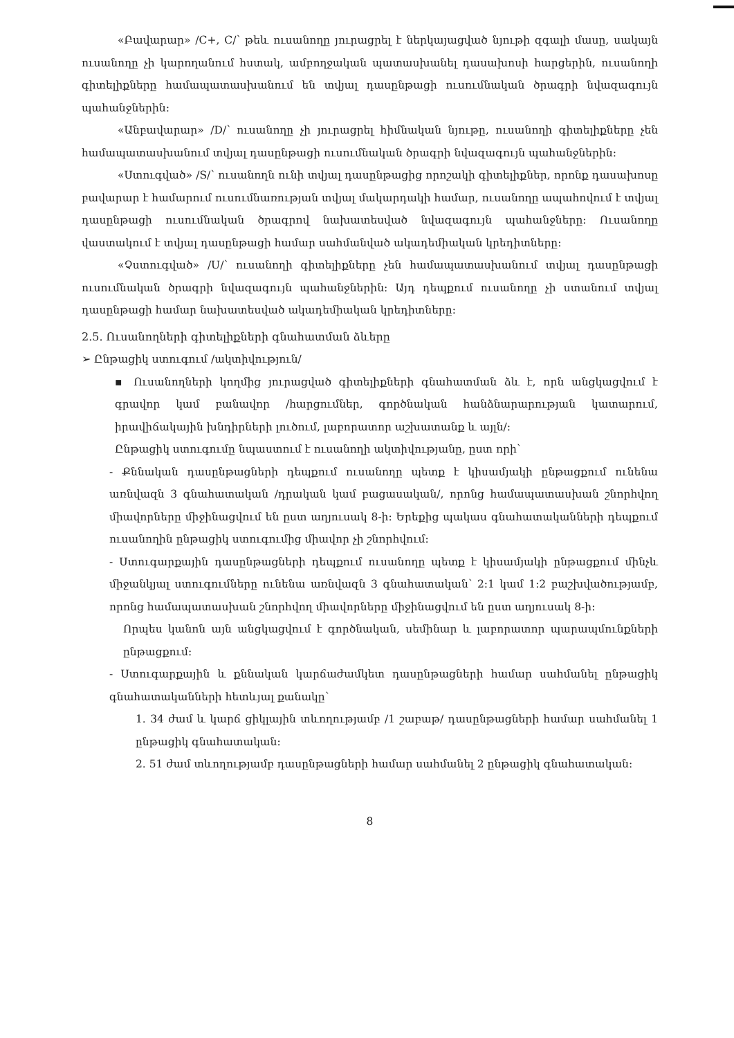«Բավարար» /C+, C/՝ թեև ուսանողը յուրացրել է ներկայացված նյութի զգալի մասը, սակայն ուսանողը չի կարողանում հստակ, ամբողջական պատասխանել դասախոսի հարցերին, ուսանողի գիտելիքները համապատասխանում են տվյալ դասընթացի ուսումնական ծրագրի նվազագույն պահանջներին:
«Անբավարար» /D/՝ ուսանողը չի յուրացրել հիմնական նյութը, ուսանողի գիտելիքները չեն համապատասխանում տվյալ դասընթացի ուսումնական ծրագրի նվազագույն պահանջներին:
«Ստուգված» /S/՝ ուսանողն ունի տվյալ դասընթացից որոշակի գիտելիքներ, որոնք դասախոսը բավարար է համարում ուսումնառության տվյալ մակարդակի համար, ուսանողը ապահովում է տվյալ դասընթացի ուսումնական ծրագրով նախատեսված նվազագույն պահանջները: Ուսանողը վաստակում է տվյալ դասընթացի համար սահմանված ակադեմիական կրեդիտները:
«Չստուգված» /U/՝ ուսանողի գիտելիքները չեն համապատասխանում տվյալ դասընթացի ուսումնական ծրագրի նվազագույն պահանջներին: Այդ դեպքում ուսանողը չի ստանում տվյալ դասընթացի համար նախատեսված ակադեմիական կրեդիտները:
2.5. Ուսանողների գիտելիքների գնահատման ձևերը
➢ Ընթացիկ ստուգում /ակտիվություն/
▪ Ուսանողների կողմից յուրացված գիտելիքների գնահատման ձև է, որն անցկացվում է գրավոր կամ բանավոր /հարցումներ, գործնական հանձնարարության կատարում, իրավիճակային խնդիրների լուծում, լաբորատոր աշխատանք և այլն/:
Ընթացիկ ստուգումը նպաստում է ուսանողի ակտիվությանը, ըստ որի՝
- Քննական դասընթացների դեպքում ուսանողը պետք է կիսամյակի ընթացքում ունենա առնվազն 3 գնահատական /դրական կամ բացասական/, որոնց համապատասխան շնորհվող միավորները միջինացվում են ըստ աղյուսակ 8-ի: Երեքից պակաս գնահատականների դեպքում ուսանողին ընթացիկ ստուգումից միավոր չի շնորհվում:
- Ստուգարքային դասընթացների դեպքում ուսանողը պետք է կիսամյակի ընթացքում մինչև միջանկյալ ստուգումները ունենա առնվազն 3 գնահատական՝ 2:1 կամ 1:2 բաշխվածությամբ, որոնց համապատասխան շնորհվող միավորները միջինացվում են ըստ աղյուսակ 8-ի:
Որպես կանոն այն անցկացվում է գործնական, սեմինար և լաբորատոր պարապմունքների ընթացքում:
- Ստուգարքային և քննական կարճաժամկետ դասընթացների համար սահմանել ընթացիկ գնահատականների հետևյալ քանակը՝
1. 34 ժամ և կարճ ցիկլային տևողությամբ /1 շաբաթ/ դասընթացների համար սահմանել 1 ընթացիկ գնահատական:
2. 51 ժամ տևողությամբ դասընթացների համար սահմանել 2 ընթացիկ գնահատական:
8